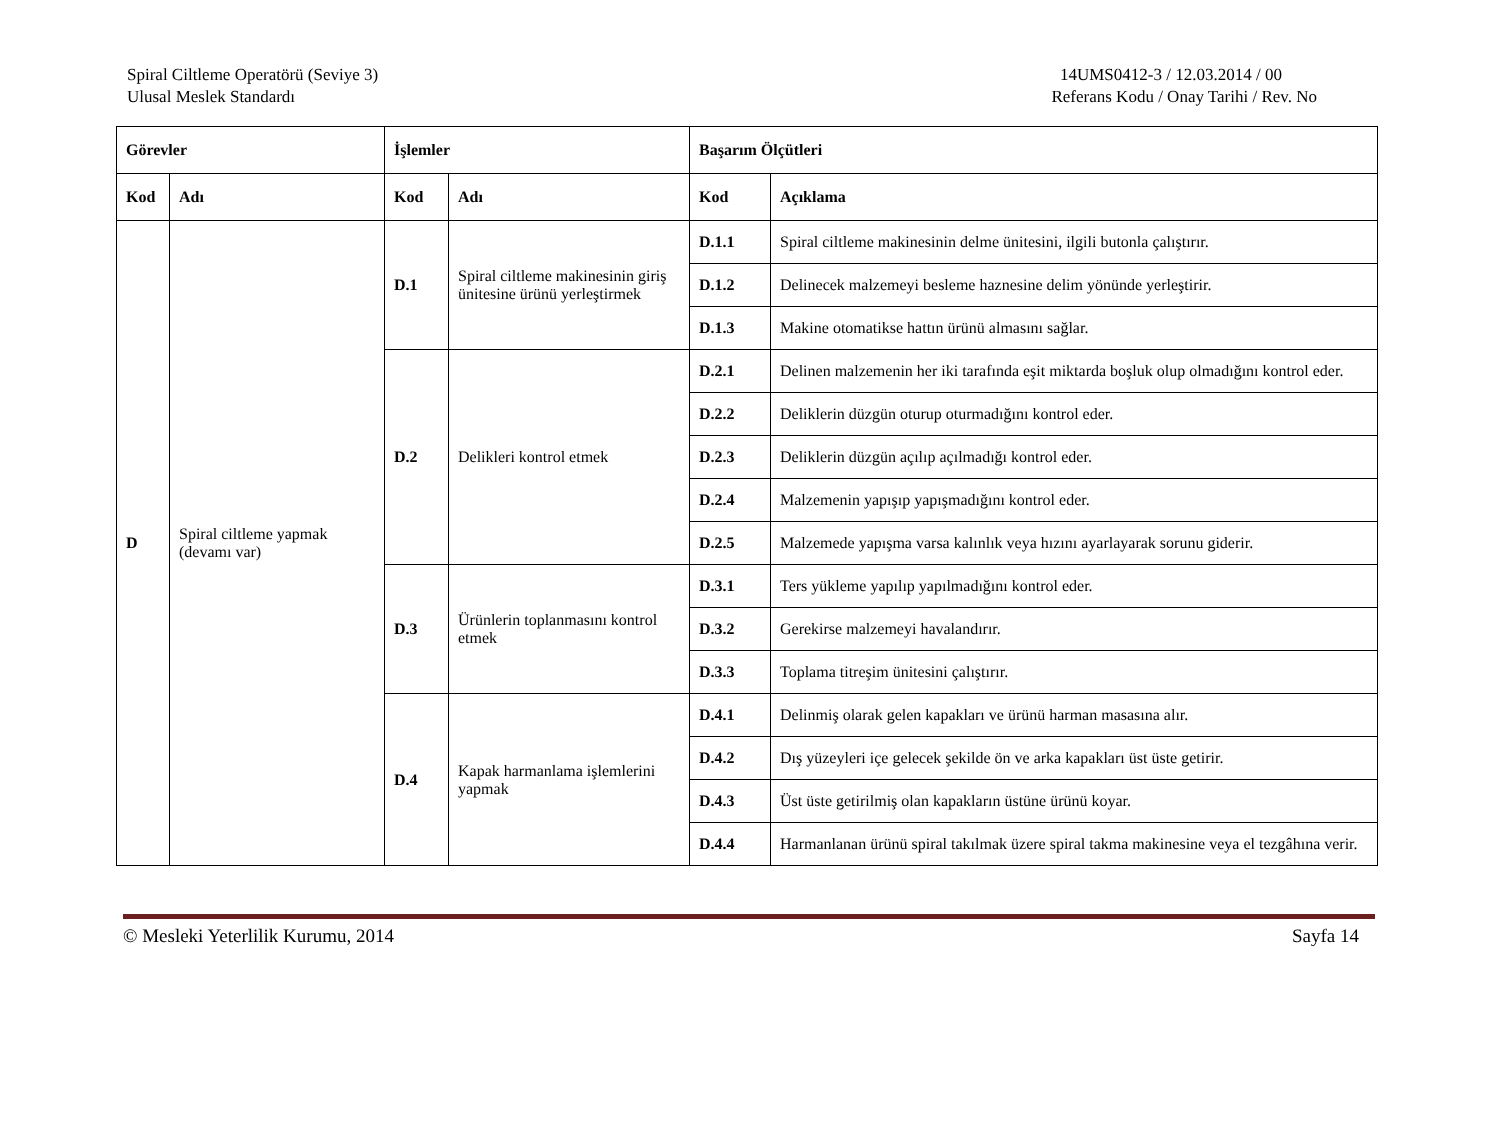Spiral Ciltleme Operatörü (Seviye 3)
Ulusal Meslek Standardı
14UMS0412-3 / 12.03.2014 / 00
Referans Kodu / Onay Tarihi / Rev. No
| Görevler | | İşlemler | | Başarım Ölçütleri | |
| --- | --- | --- | --- | --- | --- |
| Kod | Adı | Kod | Adı | Kod | Açıklama |
| D | Spiral ciltleme yapmak (devamı var) | D.1 | Spiral ciltleme makinesinin giriş ünitesine ürünü yerleştirmek | D.1.1 | Spiral ciltleme makinesinin delme ünitesini, ilgili butonla çalıştırır. |
| | | | | D.1.2 | Delinecek malzemeyi besleme haznesine delim yönünde yerleştirir. |
| | | | | D.1.3 | Makine otomatikse hattın ürünü almasını sağlar. |
| | | D.2 | Delikleri kontrol etmek | D.2.1 | Delinen malzemenin her iki tarafında eşit miktarda boşluk olup olmadığını kontrol eder. |
| | | | | D.2.2 | Deliklerin düzgün oturup oturmadığını kontrol eder. |
| | | | | D.2.3 | Deliklerin düzgün açılıp açılmadığı kontrol eder. |
| | | | | D.2.4 | Malzemenin yapışıp yapışmadığını kontrol eder. |
| | | | | D.2.5 | Malzemede yapışma varsa kalınlık veya hızını ayarlayarak sorunu giderir. |
| | | D.3 | Ürünlerin toplanmasını kontrol etmek | D.3.1 | Ters yükleme yapılıp yapılmadığını kontrol eder. |
| | | | | D.3.2 | Gerekirse malzemeyi havalandırır. |
| | | | | D.3.3 | Toplama titreşim ünitesini çalıştırır. |
| | | D.4 | Kapak harmanlama işlemlerini yapmak | D.4.1 | Delinmiş olarak gelen kapakları ve ürünü harman masasına alır. |
| | | | | D.4.2 | Dış yüzeyleri içe gelecek şekilde ön ve arka kapakları üst üste getirir. |
| | | | | D.4.3 | Üst üste getirilmiş olan kapakların üstüne ürünü koyar. |
| | | | | D.4.4 | Harmanlanan ürünü spiral takılmak üzere spiral takma makinesine veya el tezgâhına verir. |
© Mesleki Yeterlilik Kurumu, 2014 Sayfa 14